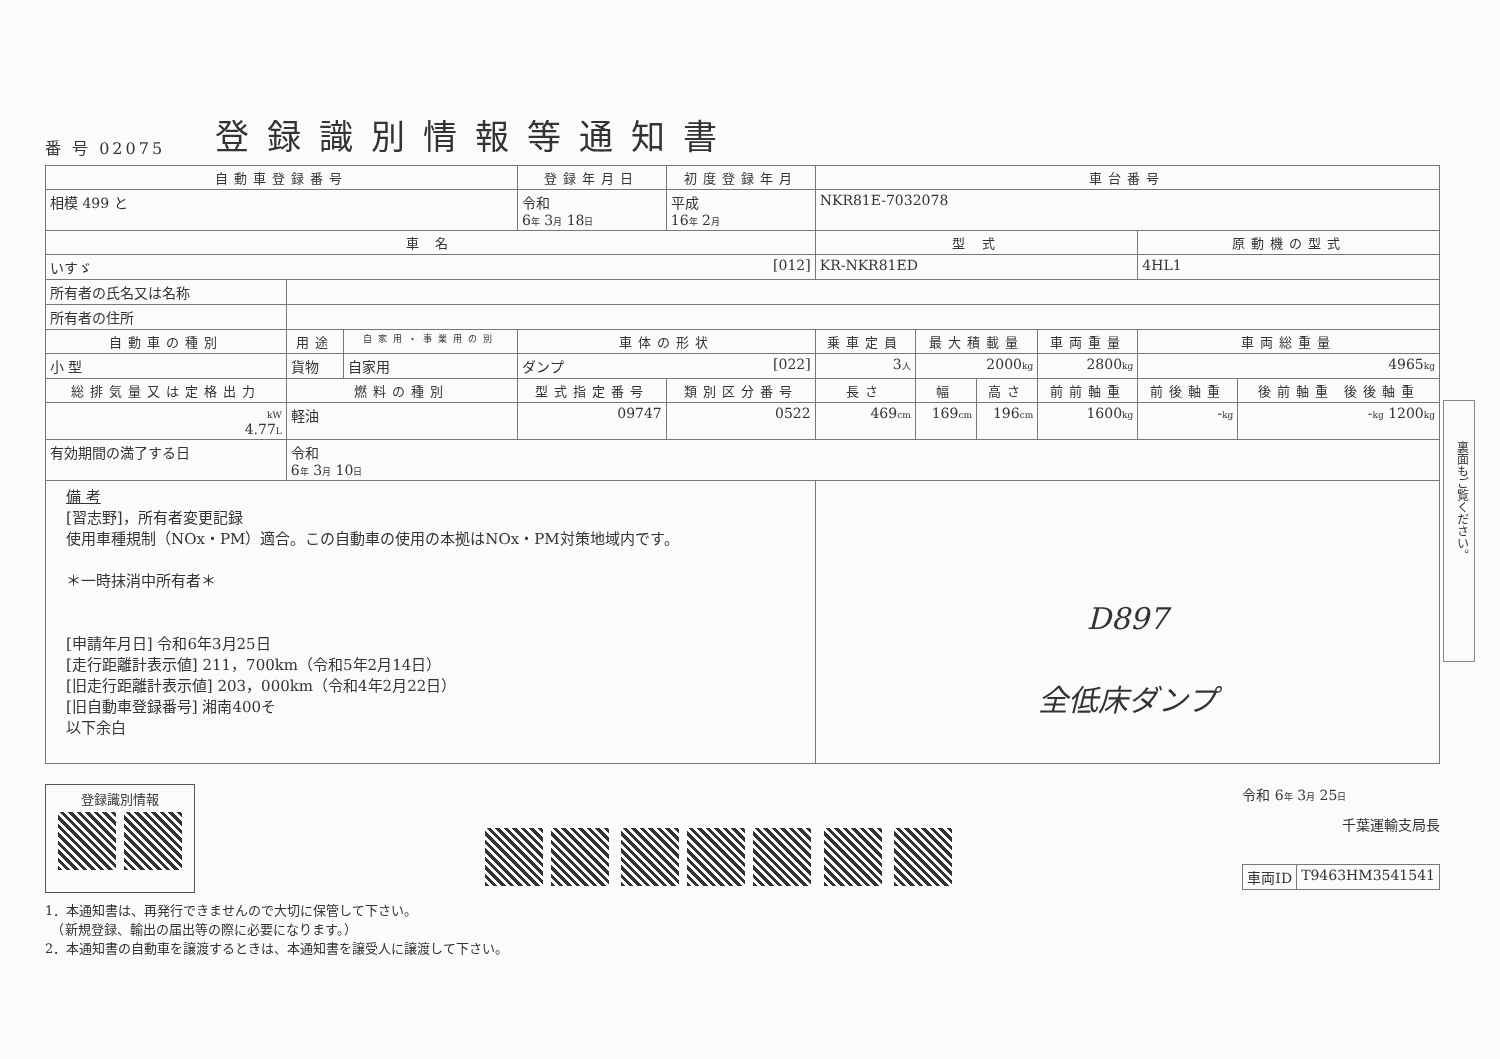裏面もご覧ください。
番 号 02075
登録識別情報等通知書
| 自動車登録番号 | | | 登録年月日 | | 初度登録年月 | 車台番号 | | | | | |
| 相模 499 と | | | 令和 6 年 3 月 18 日 | | 平成 16 年 2 月 | NKR81E-7032078 | | | | | |
| 車 名 | | | | | | 型 式 | | | | 原動機の型式 | |
| いすゞ [012] | | | | | | KR-NKR81ED | | | | 4HL1 | |
| 所有者の氏名又は名称 | | | | | | | | | | | |
| 所有者の住所 | | | | | | | | | | | |
| 自動車の種別 | 用途 | 自家用・事業用の別 | 車体の形状 | | | 乗車定員 | 最大積載量 | | 車両重量 | 車両総重量 | |
| 小 型 | 貨物 | 自家用 | ダンプ [022] | | | 3 人 | 2000 kg | | 2800 kg | 4965 kg | |
| 総排気量又は定格出力 | 燃料の種別 | | | 型式指定番号 | 類別区分番号 | 長さ | 幅 | 高さ | 前前軸重 | 前後軸重 | 後前軸重 後後軸重 |
| kW 4.77 L | 軽油 | | | 09747 | 0522 | 469 cm | 169 cm | 196 cm | 1600 kg | - kg | - kg 1200 kg |
| 有効期間の満了する日 | 令和 6 年 3 月 10 日 | | | | | | | | | | |
| 備 考 [習志野]，所有者変更記録 使用車種規制（NOx・PM）適合。この自動車の使用の本拠はNOx・PM対策地域内です。 ＊一時抹消中所有者＊ [申請年月日] 令和6年3月25日 [走行距離計表示値] 211，700km（令和5年2月14日） [旧走行距離計表示値] 203，000km（令和4年2月22日） [旧自動車登録番号] 湘南400そ 以下余白 | | | | | | D897 全低床ダンプ | | | | | |
登録識別情報
令和 6年 3月 25日
千葉運輸支局長
| 車両ID | T9463HM3541541 |
1．本通知書は、再発行できませんので大切に保管して下さい。
　（新規登録、輸出の届出等の際に必要になります。）
2．本通知書の自動車を譲渡するときは、本通知書を譲受人に譲渡して下さい。